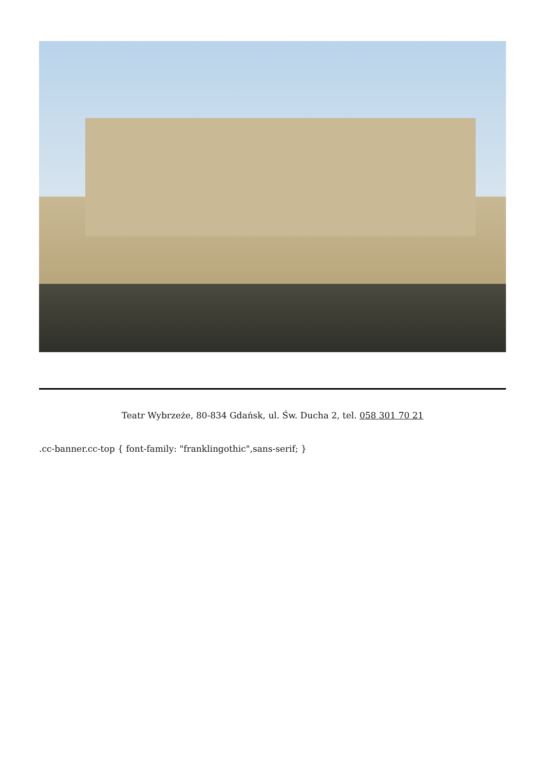Teatr Wybrzeże, 80-834 Gdańsk, ul. Św. Ducha 2, tel. 058 301 70 21
.cc-banner.cc-top { font-family: "franklingothic",sans-serif; }